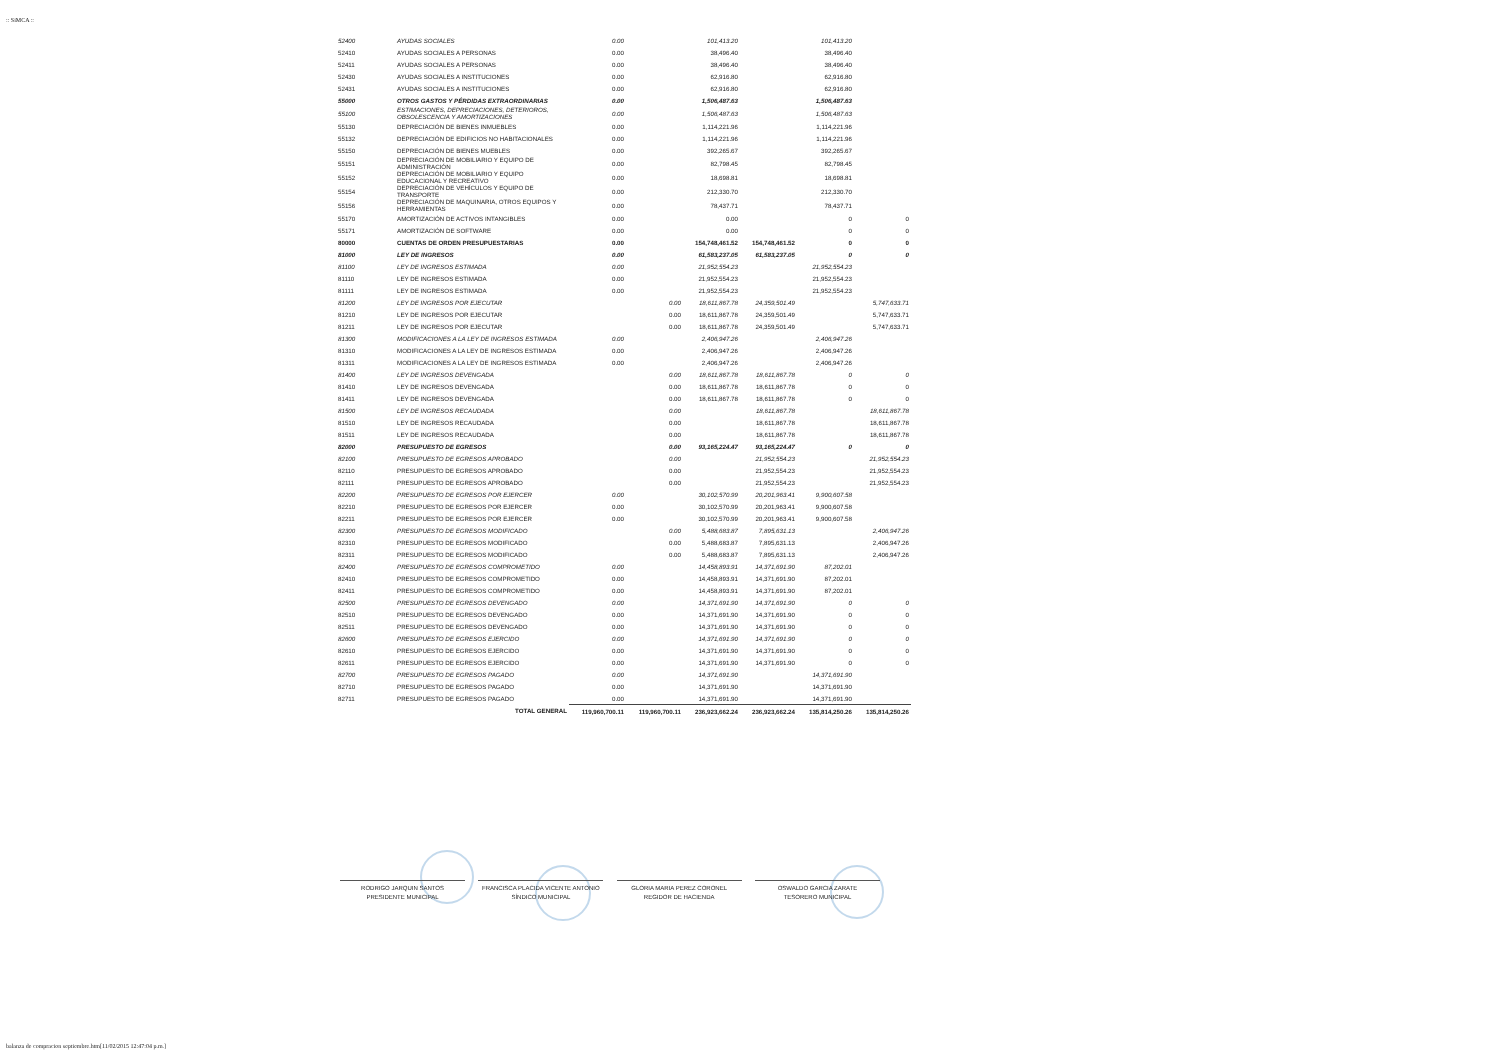:: SiMCA ::
| 52400 | AYUDAS SOCIALES | 0.00 | | 101,413.20 | | 101,413.20 | |
| 52410 | AYUDAS SOCIALES A PERSONAS | 0.00 | | 38,496.40 | | 38,496.40 | |
| 52411 | AYUDAS SOCIALES A PERSONAS | 0.00 | | 38,496.40 | | 38,496.40 | |
| 52430 | AYUDAS SOCIALES A INSTITUCIONES | 0.00 | | 62,916.80 | | 62,916.80 | |
| 52431 | AYUDAS SOCIALES A INSTITUCIONES | 0.00 | | 62,916.80 | | 62,916.80 | |
| 55000 | OTROS GASTOS Y PÉRDIDAS EXTRAORDINARIAS | 0.00 | | 1,506,487.63 | | 1,506,487.63 | |
| 55100 | ESTIMACIONES, DEPRECIACIONES, DETERIOROS, OBSOLESCENCIA Y AMORTIZACIONES | 0.00 | | 1,506,487.63 | | 1,506,487.63 | |
| 55130 | DEPRECIACIÓN DE BIENES INMUEBLES | 0.00 | | 1,114,221.96 | | 1,114,221.96 | |
| 55132 | DEPRECIACIÓN DE EDIFICIOS NO HABITACIONALES | 0.00 | | 1,114,221.96 | | 1,114,221.96 | |
| 55150 | DEPRECIACIÓN DE BIENES MUEBLES | 0.00 | | 392,265.67 | | 392,265.67 | |
| 55151 | DEPRECIACIÓN DE MOBILIARIO Y EQUIPO DE ADMINISTRACIÓN | 0.00 | | 82,798.45 | | 82,798.45 | |
| 55152 | DEPRECIACIÓN DE MOBILIARIO Y EQUIPO EDUCACIONAL Y RECREATIVO | 0.00 | | 18,698.81 | | 18,698.81 | |
| 55154 | DEPRECIACIÓN DE VEHÍCULOS Y EQUIPO DE TRANSPORTE | 0.00 | | 212,330.70 | | 212,330.70 | |
| 55156 | DEPRECIACIÓN DE MAQUINARIA, OTROS EQUIPOS Y HERRAMIENTAS | 0.00 | | 78,437.71 | | 78,437.71 | |
| 55170 | AMORTIZACIÓN DE ACTIVOS INTANGIBLES | 0.00 | | 0.00 | | 0 | 0 |
| 55171 | AMORTIZACIÓN DE SOFTWARE | 0.00 | | 0.00 | | 0 | 0 |
| 80000 | CUENTAS DE ORDEN PRESUPUESTARIAS | 0.00 | | 154,748,461.52 | 154,748,461.52 | 0 | 0 |
| 81000 | LEY DE INGRESOS | 0.00 | | 61,583,237.05 | 61,583,237.05 | 0 | 0 |
| 81100 | LEY DE INGRESOS ESTIMADA | 0.00 | | 21,952,554.23 | | 21,952,554.23 | |
| 81110 | LEY DE INGRESOS ESTIMADA | 0.00 | | 21,952,554.23 | | 21,952,554.23 | |
| 81111 | LEY DE INGRESOS ESTIMADA | 0.00 | | 21,952,554.23 | | 21,952,554.23 | |
| 81200 | LEY DE INGRESOS POR EJECUTAR | | 0.00 | 18,611,867.78 | 24,359,501.49 | | 5,747,633.71 |
| 81210 | LEY DE INGRESOS POR EJECUTAR | | 0.00 | 18,611,867.78 | 24,359,501.49 | | 5,747,633.71 |
| 81211 | LEY DE INGRESOS POR EJECUTAR | | 0.00 | 18,611,867.78 | 24,359,501.49 | | 5,747,633.71 |
| 81300 | MODIFICACIONES A LA LEY DE INGRESOS ESTIMADA | 0.00 | | 2,406,947.26 | | 2,406,947.26 | |
| 81310 | MODIFICACIONES A LA LEY DE INGRESOS ESTIMADA | 0.00 | | 2,406,947.26 | | 2,406,947.26 | |
| 81311 | MODIFICACIONES A LA LEY DE INGRESOS ESTIMADA | 0.00 | | 2,406,947.26 | | 2,406,947.26 | |
| 81400 | LEY DE INGRESOS DEVENGADA | | 0.00 | 18,611,867.78 | 18,611,867.78 | 0 | 0 |
| 81410 | LEY DE INGRESOS DEVENGADA | | 0.00 | 18,611,867.78 | 18,611,867.78 | 0 | 0 |
| 81411 | LEY DE INGRESOS DEVENGADA | | 0.00 | 18,611,867.78 | 18,611,867.78 | 0 | 0 |
| 81500 | LEY DE INGRESOS RECAUDADA | | 0.00 | | 18,611,867.78 | | 18,611,867.78 |
| 81510 | LEY DE INGRESOS RECAUDADA | | 0.00 | | 18,611,867.78 | | 18,611,867.78 |
| 81511 | LEY DE INGRESOS RECAUDADA | | 0.00 | | 18,611,867.78 | | 18,611,867.78 |
| 82000 | PRESUPUESTO DE EGRESOS | | 0.00 | 93,165,224.47 | 93,165,224.47 | 0 | 0 |
| 82100 | PRESUPUESTO DE EGRESOS APROBADO | | 0.00 | | 21,952,554.23 | | 21,952,554.23 |
| 82110 | PRESUPUESTO DE EGRESOS APROBADO | | 0.00 | | 21,952,554.23 | | 21,952,554.23 |
| 82111 | PRESUPUESTO DE EGRESOS APROBADO | | 0.00 | | 21,952,554.23 | | 21,952,554.23 |
| 82200 | PRESUPUESTO DE EGRESOS POR EJERCER | 0.00 | | 30,102,570.99 | 20,201,963.41 | 9,900,607.58 | |
| 82210 | PRESUPUESTO DE EGRESOS POR EJERCER | 0.00 | | 30,102,570.99 | 20,201,963.41 | 9,900,607.58 | |
| 82211 | PRESUPUESTO DE EGRESOS POR EJERCER | 0.00 | | 30,102,570.99 | 20,201,963.41 | 9,900,607.58 | |
| 82300 | PRESUPUESTO DE EGRESOS MODIFICADO | | 0.00 | 5,488,683.87 | 7,895,631.13 | | 2,406,947.26 |
| 82310 | PRESUPUESTO DE EGRESOS MODIFICADO | | 0.00 | 5,488,683.87 | 7,895,631.13 | | 2,406,947.26 |
| 82311 | PRESUPUESTO DE EGRESOS MODIFICADO | | 0.00 | 5,488,683.87 | 7,895,631.13 | | 2,406,947.26 |
| 82400 | PRESUPUESTO DE EGRESOS COMPROMETIDO | 0.00 | | 14,458,893.91 | 14,371,691.90 | 87,202.01 | |
| 82410 | PRESUPUESTO DE EGRESOS COMPROMETIDO | 0.00 | | 14,458,893.91 | 14,371,691.90 | 87,202.01 | |
| 82411 | PRESUPUESTO DE EGRESOS COMPROMETIDO | 0.00 | | 14,458,893.91 | 14,371,691.90 | 87,202.01 | |
| 82500 | PRESUPUESTO DE EGRESOS DEVENGADO | 0.00 | | 14,371,691.90 | 14,371,691.90 | 0 | 0 |
| 82510 | PRESUPUESTO DE EGRESOS DEVENGADO | 0.00 | | 14,371,691.90 | 14,371,691.90 | 0 | 0 |
| 82511 | PRESUPUESTO DE EGRESOS DEVENGADO | 0.00 | | 14,371,691.90 | 14,371,691.90 | 0 | 0 |
| 82600 | PRESUPUESTO DE EGRESOS EJERCIDO | 0.00 | | 14,371,691.90 | 14,371,691.90 | 0 | 0 |
| 82610 | PRESUPUESTO DE EGRESOS EJERCIDO | 0.00 | | 14,371,691.90 | 14,371,691.90 | 0 | 0 |
| 82611 | PRESUPUESTO DE EGRESOS EJERCIDO | 0.00 | | 14,371,691.90 | 14,371,691.90 | 0 | 0 |
| 82700 | PRESUPUESTO DE EGRESOS PAGADO | 0.00 | | 14,371,691.90 | | 14,371,691.90 | |
| 82710 | PRESUPUESTO DE EGRESOS PAGADO | 0.00 | | 14,371,691.90 | | 14,371,691.90 | |
| 82711 | PRESUPUESTO DE EGRESOS PAGADO | 0.00 | | 14,371,691.90 | | 14,371,691.90 | |
| | TOTAL GENERAL | 119,960,700.11 | 119,960,700.11 | 236,923,662.24 | 236,923,662.24 | 135,814,250.26 | 135,814,250.26 |
RODRIGO JARQUIN SANTOS
PRESIDENTE MUNICIPAL
FRANCISCA PLACIDA VICENTE ANTONIO
SÍNDICO MUNICIPAL
GLORIA MARIA PEREZ CORONEL
REGIDOR DE HACIENDA
OSWALDO GARCIA ZARATE
TESORERO MUNICIPAL
balanza de compracion septiembre.htm[11/02/2015 12:47:04 p.m.]